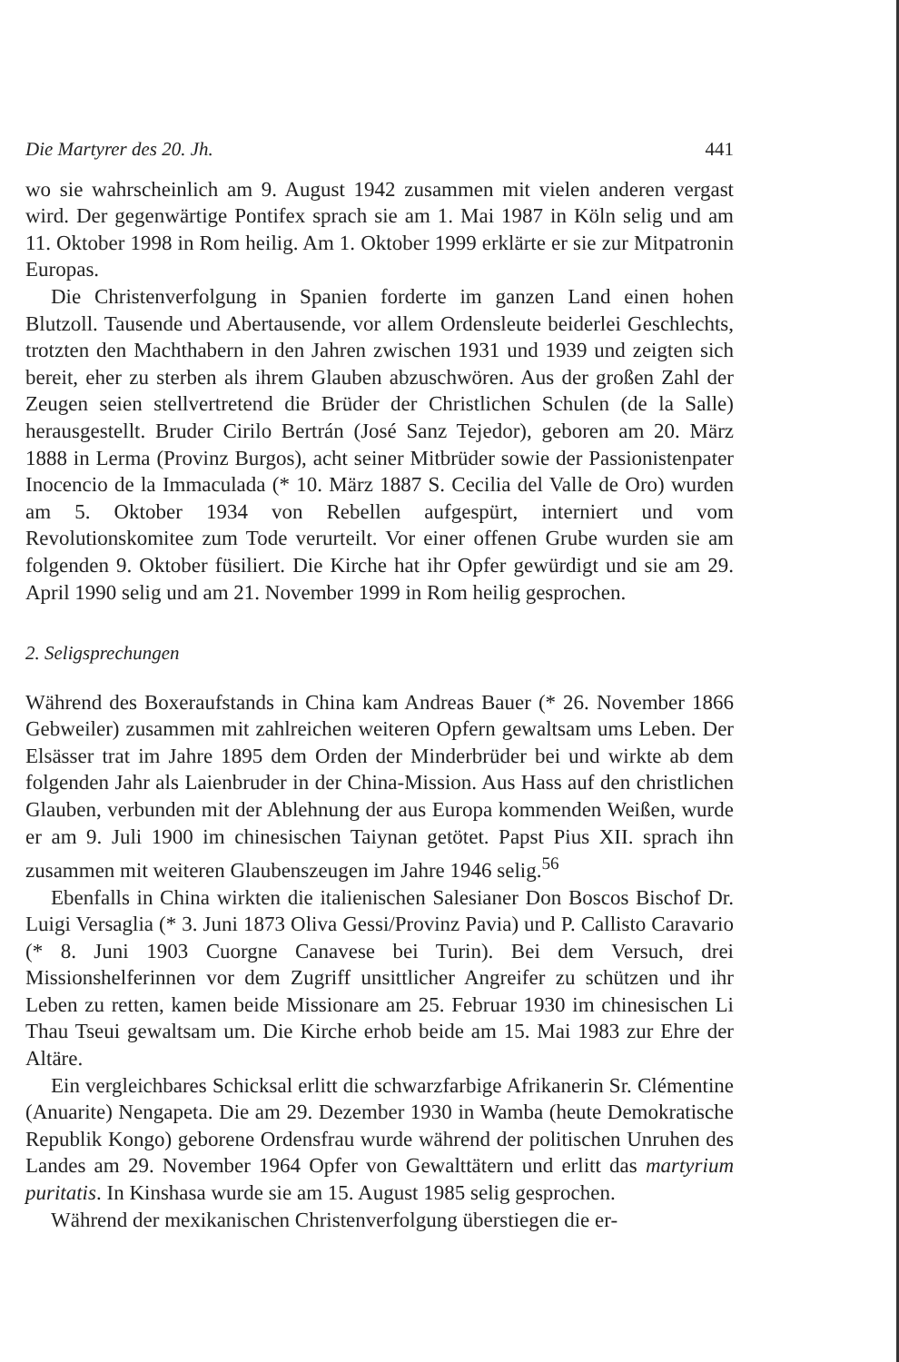Die Martyrer des 20. Jh. 441
wo sie wahrscheinlich am 9. August 1942 zusammen mit vielen anderen vergast wird. Der gegenwärtige Pontifex sprach sie am 1. Mai 1987 in Köln selig und am 11. Oktober 1998 in Rom heilig. Am 1. Oktober 1999 erklärte er sie zur Mitpatronin Europas.
Die Christenverfolgung in Spanien forderte im ganzen Land einen hohen Blutzoll. Tausende und Abertausende, vor allem Ordensleute beiderlei Geschlechts, trotzten den Machthabern in den Jahren zwischen 1931 und 1939 und zeigten sich bereit, eher zu sterben als ihrem Glauben abzuschwören. Aus der großen Zahl der Zeugen seien stellvertretend die Brüder der Christlichen Schulen (de la Salle) herausgestellt. Bruder Cirilo Bertrán (José Sanz Tejedor), geboren am 20. März 1888 in Lerma (Provinz Burgos), acht seiner Mitbrüder sowie der Passionistenpater Inocencio de la Immaculada (* 10. März 1887 S. Cecilia del Valle de Oro) wurden am 5. Oktober 1934 von Rebellen aufgespürt, interniert und vom Revolutionskomitee zum Tode verurteilt. Vor einer offenen Grube wurden sie am folgenden 9. Oktober füsiliert. Die Kirche hat ihr Opfer gewürdigt und sie am 29. April 1990 selig und am 21. November 1999 in Rom heilig gesprochen.
2. Seligsprechungen
Während des Boxeraufstands in China kam Andreas Bauer (* 26. November 1866 Gebweiler) zusammen mit zahlreichen weiteren Opfern gewaltsam ums Leben. Der Elsässer trat im Jahre 1895 dem Orden der Minderbrüder bei und wirkte ab dem folgenden Jahr als Laienbruder in der China-Mission. Aus Hass auf den christlichen Glauben, verbunden mit der Ablehnung der aus Europa kommenden Weißen, wurde er am 9. Juli 1900 im chinesischen Taiynan getötet. Papst Pius XII. sprach ihn zusammen mit weiteren Glaubenszeugen im Jahre 1946 selig.<sup>56</sup>
Ebenfalls in China wirkten die italienischen Salesianer Don Boscos Bischof Dr. Luigi Versaglia (* 3. Juni 1873 Oliva Gessi/Provinz Pavia) und P. Callisto Caravario (* 8. Juni 1903 Cuorgne Canavese bei Turin). Bei dem Versuch, drei Missionshelferinnen vor dem Zugriff unsittlicher Angreifer zu schützen und ihr Leben zu retten, kamen beide Missionare am 25. Februar 1930 im chinesischen Li Thau Tseui gewaltsam um. Die Kirche erhob beide am 15. Mai 1983 zur Ehre der Altäre.
Ein vergleichbares Schicksal erlitt die schwarzfarbige Afrikanerin Sr. Clémentine (Anuarite) Nengapeta. Die am 29. Dezember 1930 in Wamba (heute Demokratische Republik Kongo) geborene Ordensfrau wurde während der politischen Unruhen des Landes am 29. November 1964 Opfer von Gewalttätern und erlitt das martyrium puritatis. In Kinshasa wurde sie am 15. August 1985 selig gesprochen.
Während der mexikanischen Christenverfolgung überstiegen die er-